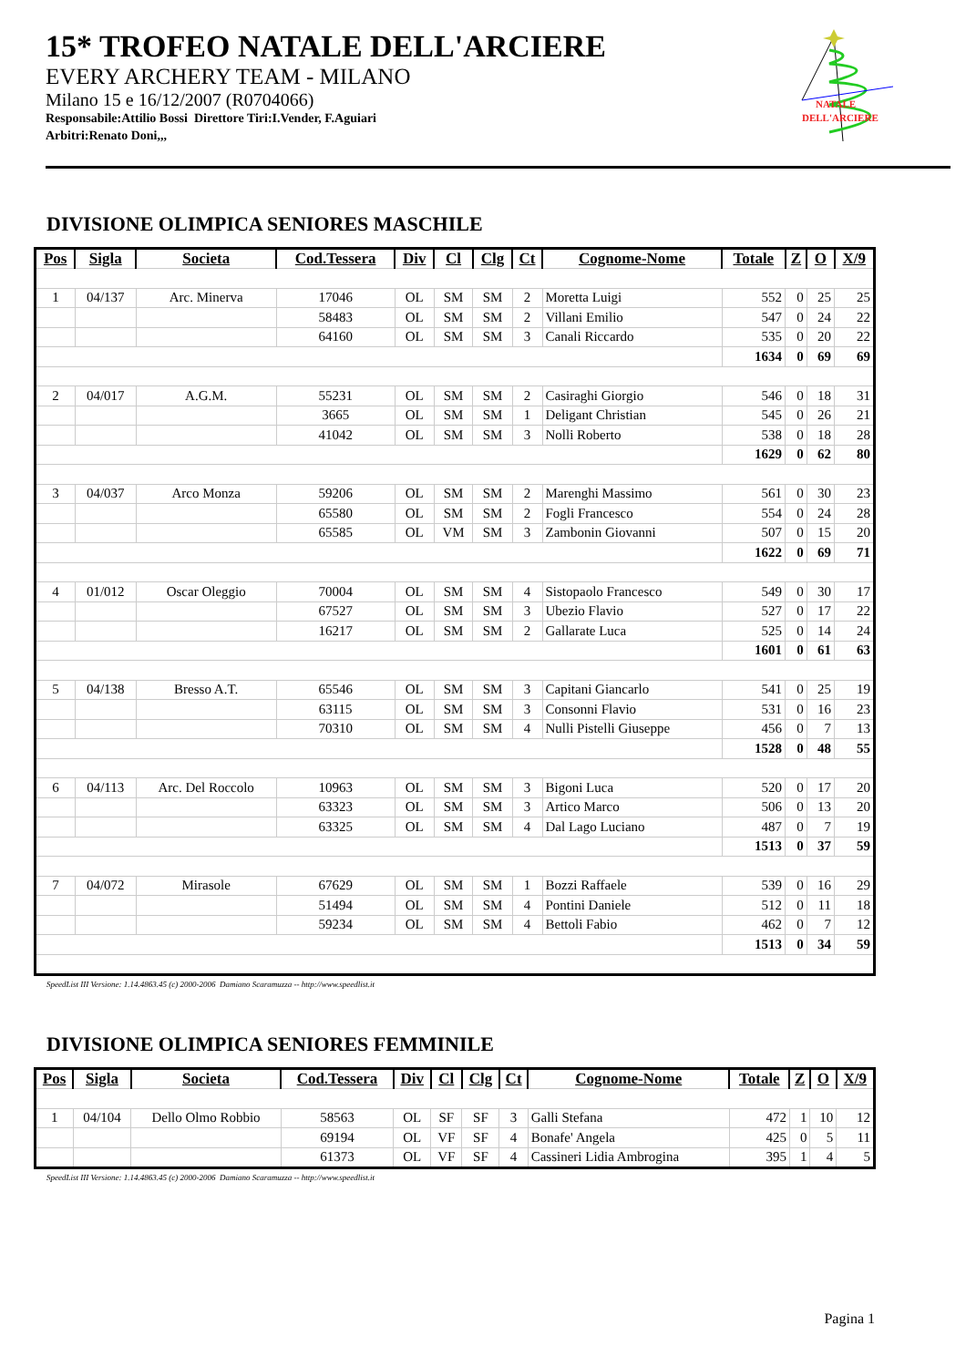15* TROFEO NATALE DELL'ARCIERE
EVERY ARCHERY TEAM - MILANO
Milano 15 e 16/12/2007 (R0704066)
Responsabile:Attilio Bossi Direttore Tiri:I.Vender, F.Aguiari
Arbitri:Renato Doni,,,
NATALE
DELL'ARCIERE
DIVISIONE OLIMPICA SENIORES MASCHILE
| Pos | Sigla | Societa | Cod.Tessera | Div | Cl | Clg | Ct | Cognome-Nome | Totale | Z | O | X/9 |
| --- | --- | --- | --- | --- | --- | --- | --- | --- | --- | --- | --- | --- |
| 1 | 04/137 | Arc. Minerva | 17046 | OL | SM | SM | 2 | Moretta Luigi | 552 | 0 | 25 | 25 |
| | | | 58483 | OL | SM | SM | 2 | Villani Emilio | 547 | 0 | 24 | 22 |
| | | | 64160 | OL | SM | SM | 3 | Canali Riccardo | 535 | 0 | 20 | 22 |
| | | | | | | | | | 1634 | 0 | 69 | 69 |
| 2 | 04/017 | A.G.M. | 55231 | OL | SM | SM | 2 | Casiraghi Giorgio | 546 | 0 | 18 | 31 |
| | | | 3665 | OL | SM | SM | 1 | Deligant Christian | 545 | 0 | 26 | 21 |
| | | | 41042 | OL | SM | SM | 3 | Nolli Roberto | 538 | 0 | 18 | 28 |
| | | | | | | | | | 1629 | 0 | 62 | 80 |
| 3 | 04/037 | Arco Monza | 59206 | OL | SM | SM | 2 | Marenghi Massimo | 561 | 0 | 30 | 23 |
| | | | 65580 | OL | SM | SM | 2 | Fogli Francesco | 554 | 0 | 24 | 28 |
| | | | 65585 | OL | VM | SM | 3 | Zambonin Giovanni | 507 | 0 | 15 | 20 |
| | | | | | | | | | 1622 | 0 | 69 | 71 |
| 4 | 01/012 | Oscar Oleggio | 70004 | OL | SM | SM | 4 | Sistopaolo Francesco | 549 | 0 | 30 | 17 |
| | | | 67527 | OL | SM | SM | 3 | Ubezio Flavio | 527 | 0 | 17 | 22 |
| | | | 16217 | OL | SM | SM | 2 | Gallarate Luca | 525 | 0 | 14 | 24 |
| | | | | | | | | | 1601 | 0 | 61 | 63 |
| 5 | 04/138 | Bresso A.T. | 65546 | OL | SM | SM | 3 | Capitani Giancarlo | 541 | 0 | 25 | 19 |
| | | | 63115 | OL | SM | SM | 3 | Consonni Flavio | 531 | 0 | 16 | 23 |
| | | | 70310 | OL | SM | SM | 4 | Nulli Pistelli Giuseppe | 456 | 0 | 7 | 13 |
| | | | | | | | | | 1528 | 0 | 48 | 55 |
| 6 | 04/113 | Arc. Del Roccolo | 10963 | OL | SM | SM | 3 | Bigoni Luca | 520 | 0 | 17 | 20 |
| | | | 63323 | OL | SM | SM | 3 | Artico Marco | 506 | 0 | 13 | 20 |
| | | | 63325 | OL | SM | SM | 4 | Dal Lago Luciano | 487 | 0 | 7 | 19 |
| | | | | | | | | | 1513 | 0 | 37 | 59 |
| 7 | 04/072 | Mirasole | 67629 | OL | SM | SM | 1 | Bozzi Raffaele | 539 | 0 | 16 | 29 |
| | | | 51494 | OL | SM | SM | 4 | Pontini Daniele | 512 | 0 | 11 | 18 |
| | | | 59234 | OL | SM | SM | 4 | Bettoli Fabio | 462 | 0 | 7 | 12 |
| | | | | | | | | | 1513 | 0 | 34 | 59 |
SpeedList III Versione: 1.14.4863.45 (c) 2000-2006 Damiano Scaramuzza -- http://www.speedlist.it
DIVISIONE OLIMPICA SENIORES FEMMINILE
| Pos | Sigla | Societa | Cod.Tessera | Div | Cl | Clg | Ct | Cognome-Nome | Totale | Z | O | X/9 |
| --- | --- | --- | --- | --- | --- | --- | --- | --- | --- | --- | --- | --- |
| 1 | 04/104 | Dello Olmo Robbio | 58563 | OL | SF | SF | 3 | Galli Stefana | 472 | 1 | 10 | 12 |
| | | | 69194 | OL | VF | SF | 4 | Bonafe' Angela | 425 | 0 | 5 | 11 |
| | | | 61373 | OL | VF | SF | 4 | Cassineri Lidia Ambrogina | 395 | 1 | 4 | 5 |
SpeedList III Versione: 1.14.4863.45 (c) 2000-2006 Damiano Scaramuzza -- http://www.speedlist.it
Pagina 1